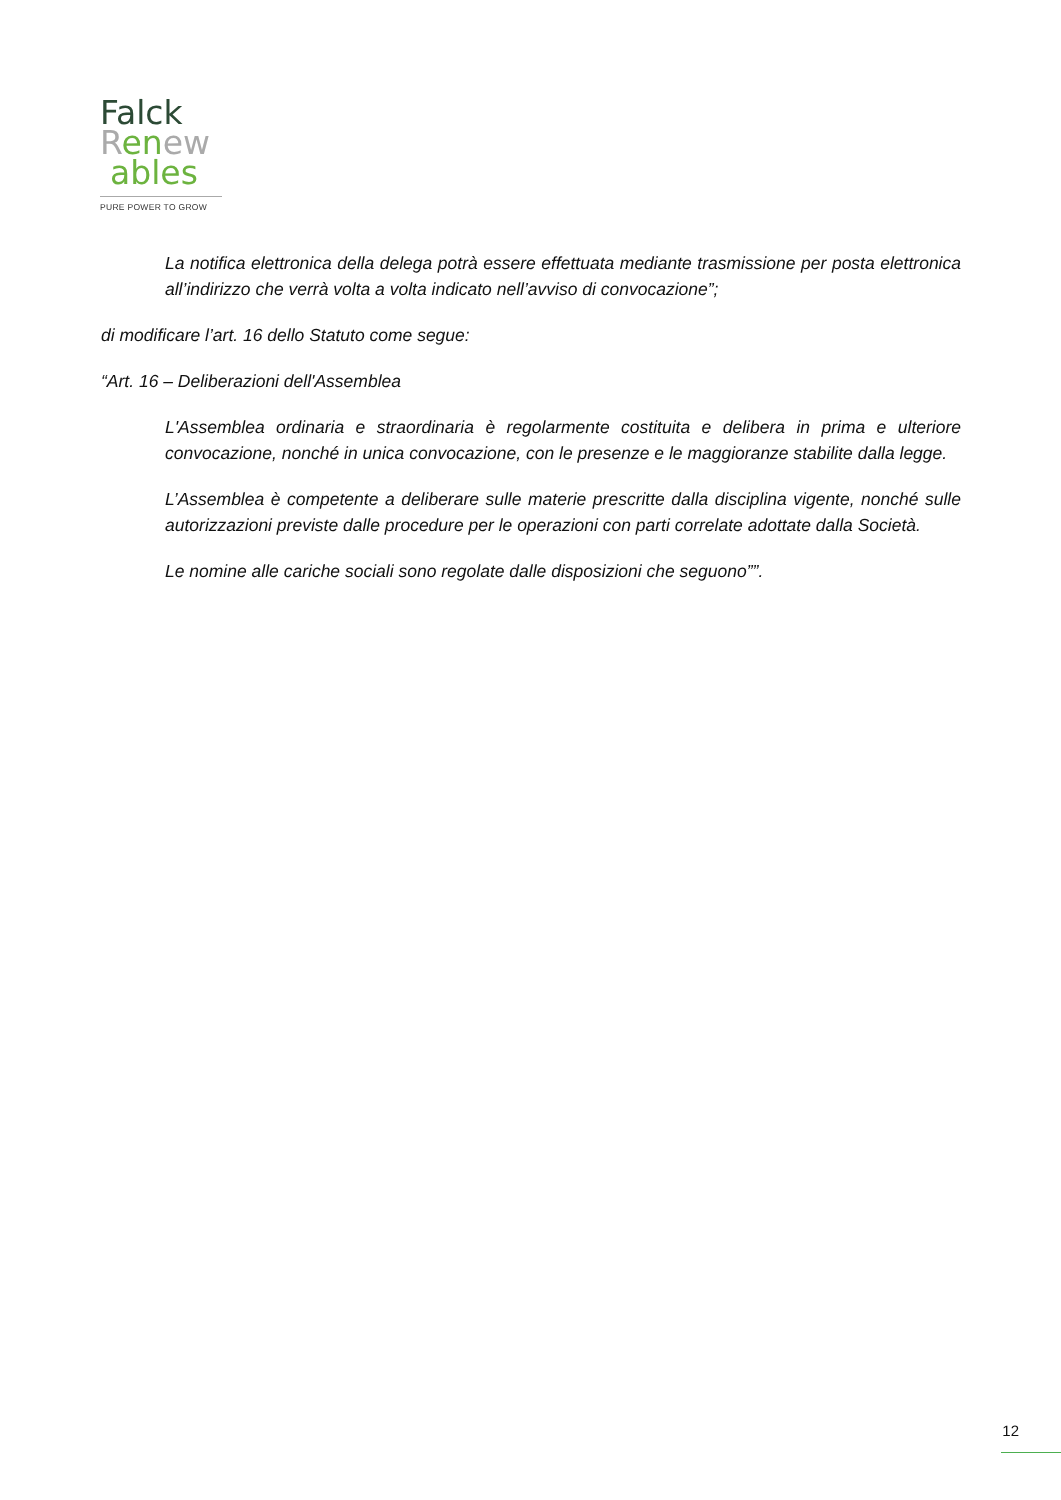Falck
Ren ew
ables
PURE POWER TO GROW
La notifica elettronica della delega potrà essere effettuata mediante trasmissione per posta elettronica all’indirizzo che verrà volta a volta indicato nell’avviso di convocazione”;
di modificare l’art. 16 dello Statuto come segue:
“Art. 16 – Deliberazioni dell'Assemblea
L'Assemblea ordinaria e straordinaria è regolarmente costituita e delibera in prima e ulteriore convocazione, nonché in unica convocazione, con le presenze e le maggioranze stabilite dalla legge.
L’Assemblea è competente a deliberare sulle materie prescritte dalla disciplina vigente, nonché sulle autorizzazioni previste dalle procedure per le operazioni con parti correlate adottate dalla Società.
Le nomine alle cariche sociali sono regolate dalle disposizioni che seguono””.
12